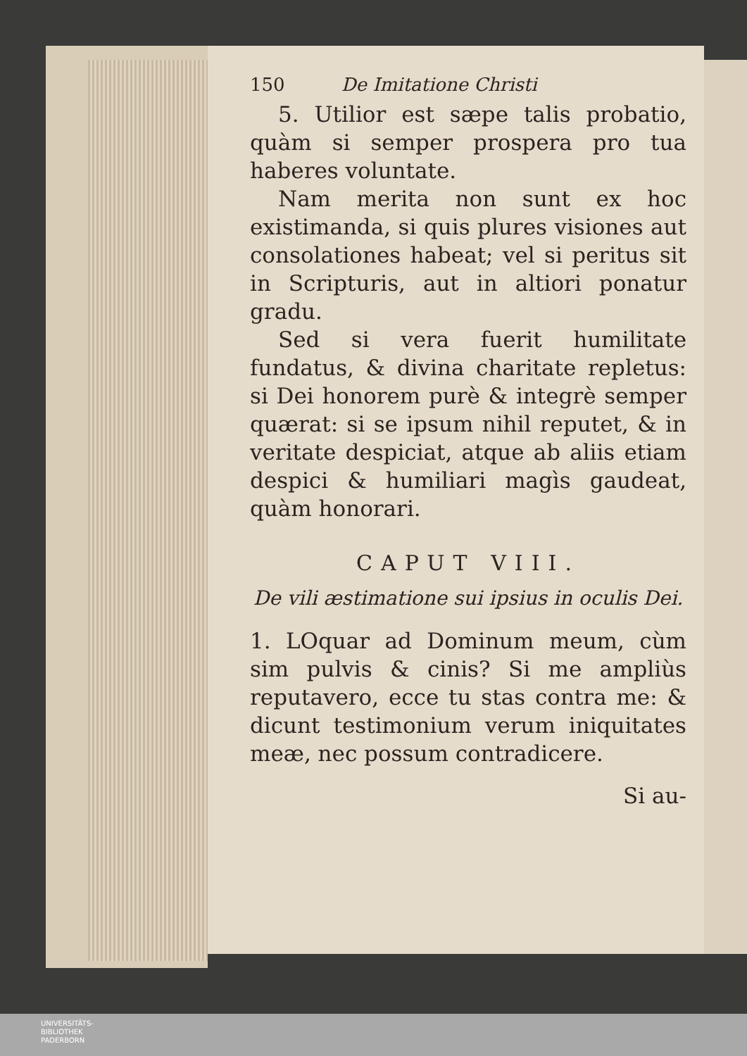150 De Imitatione Christi
5. Utilior est sæpe talis probatio, quàm si semper prospera pro tua haberes voluntate.
Nam merita non sunt ex hoc existimanda, si quis plures visiones aut consolationes habeat; vel si peritus sit in Scripturis, aut in altiori ponatur gradu.
Sed si vera fuerit humilitate fundatus, & divina charitate repletus: si Dei honorem purè & integrè semper quærat: si se ipsum nihil reputet, & in veritate despiciat, atque ab aliis etiam despici & humiliari magìs gaudeat, quàm honorari.
CAPUT VIII.
De vili æstimatione sui ipsius in oculis Dei.
1. LOquar ad Dominum meum, cùm sim pulvis & cinis? Si me ampliùs reputavero, ecce tu stas contra me: & dicunt testimonium verum iniquitates meæ, nec possum contradicere.
Si au-
UNIVERSITÄTS-
BIBLIOTHEK
PADERBORN